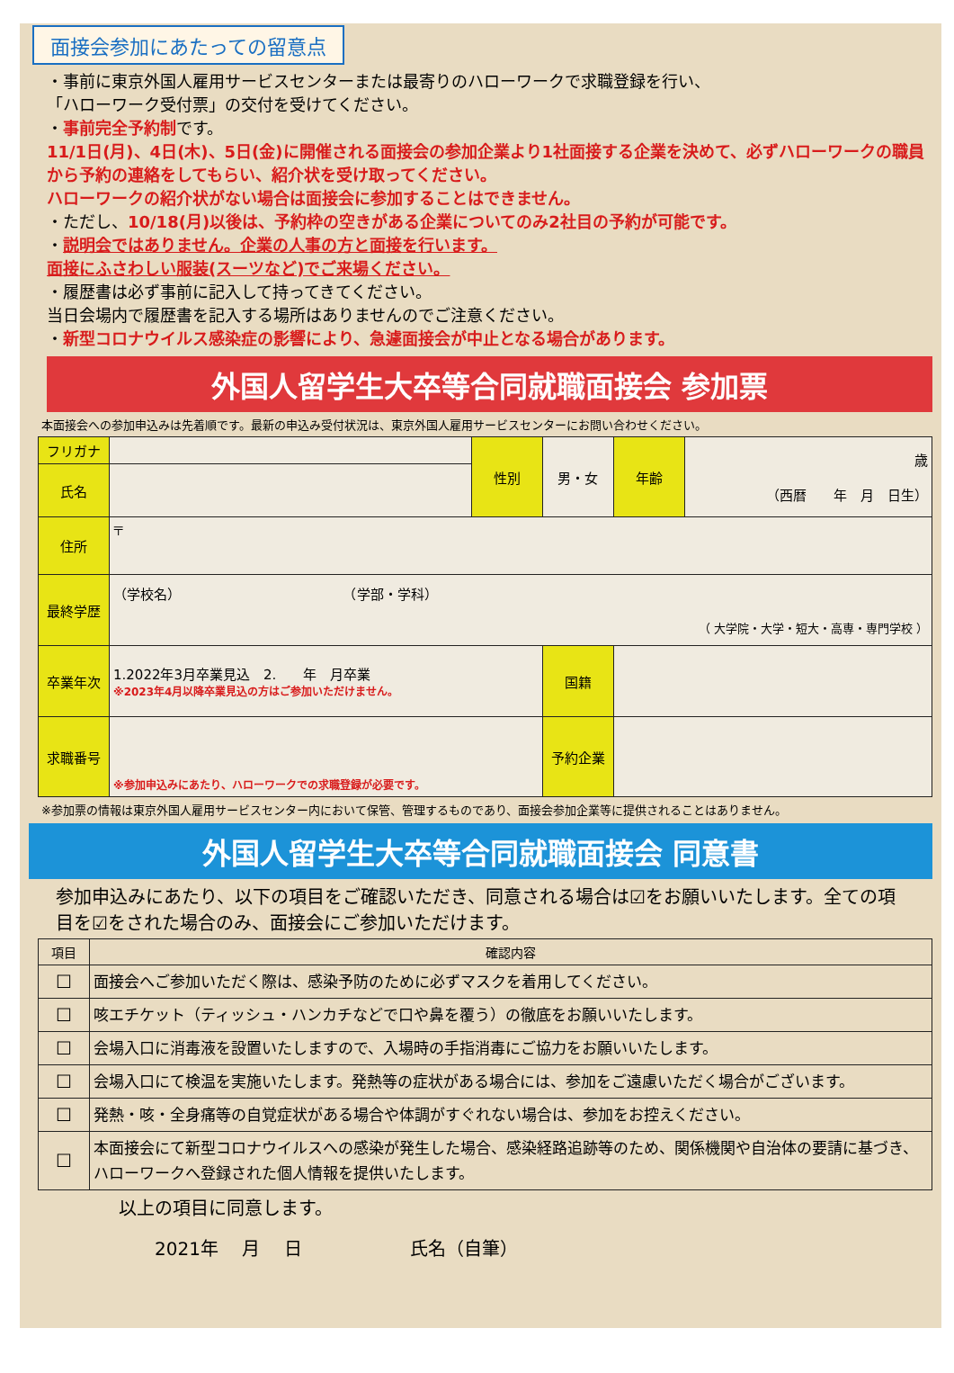面接会参加にあたっての留意点
・事前に東京外国人雇用サービスセンターまたは最寄りのハローワークで求職登録を行い、
「ハローワーク受付票」の交付を受けてください。
・事前完全予約制です。
11/1日(月)、4日(木)、5日(金)に開催される面接会の参加企業より1社面接する企業を決めて、必ずハローワークの職員から予約の連絡をしてもらい、紹介状を受け取ってください。
ハローワークの紹介状がない場合は面接会に参加することはできません。
・ただし、10/18(月)以後は、予約枠の空きがある企業についてのみ2社目の予約が可能です。
・説明会ではありません。企業の人事の方と面接を行います。
面接にふさわしい服装(スーツなど)でご来場ください。
・履歴書は必ず事前に記入して持ってきてください。
当日会場内で履歴書を記入する場所はありませんのでご注意ください。
・新型コロナウイルス感染症の影響により、急遽面接会が中止となる場合があります。
外国人留学生大卒等合同就職面接会 参加票
本面接会への参加申込みは先着順です。最新の申込み受付状況は、東京外国人雇用サービスセンターにお問い合わせください。
| フリガナ | | 性別 | 男・女 | 年齢 | 歳 （西暦 年 月 日生） |
| 氏名 | | | | | |
| 住所 | 〒 | | | | |
| 最終学歴 | （学校名） （学部・学科） （ 大学院・大学・短大・高専・専門学校 ） | | | | |
| 卒業年次 | 1.2022年3月卒業見込 2. 年 月卒業 ※2023年4月以降卒業見込の方はご参加いただけません。 | | 国籍 | | |
| 求職番号 | ※参加申込みにあたり、ハローワークでの求職登録が必要です。 | | 予約企業 | | |
※参加票の情報は東京外国人雇用サービスセンター内において保管、管理するものであり、面接会参加企業等に提供されることはありません。
外国人留学生大卒等合同就職面接会 同意書
参加申込みにあたり、以下の項目をご確認いただき、同意される場合は☑をお願いいたします。全ての項目を☑をされた場合のみ、面接会にご参加いただけます。
| 項目 | 確認内容 |
| --- | --- |
| ☐ | 面接会へご参加いただく際は、感染予防のために必ずマスクを着用してください。 |
| ☐ | 咳エチケット（ティッシュ・ハンカチなどで口や鼻を覆う）の徹底をお願いいたします。 |
| ☐ | 会場入口に消毒液を設置いたしますので、入場時の手指消毒にご協力をお願いいたします。 |
| ☐ | 会場入口にて検温を実施いたします。発熱等の症状がある場合には、参加をご遠慮いただく場合がございます。 |
| ☐ | 発熱・咳・全身痛等の自覚症状がある場合や体調がすぐれない場合は、参加をお控えください。 |
| ☐ | 本面接会にて新型コロナウイルスへの感染が発生した場合、感染経路追跡等のため、関係機関や自治体の要請に基づき、ハローワークへ登録された個人情報を提供いたします。 |
以上の項目に同意します。
2021年　 月　 日　　　　　　氏名（自筆）